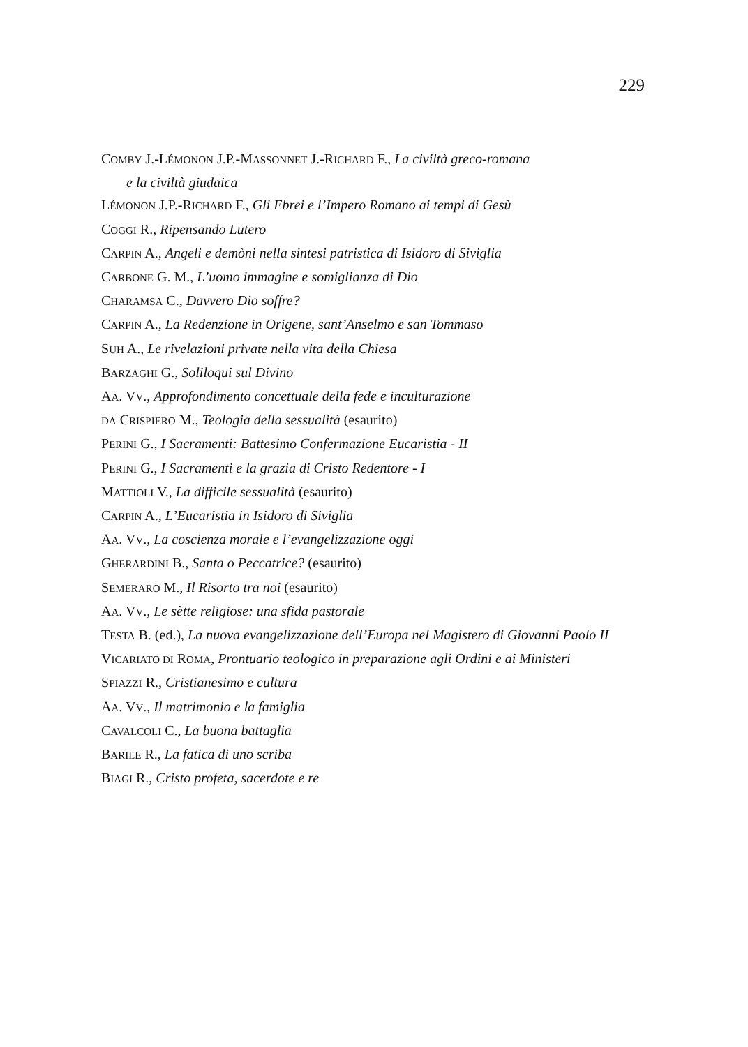229
COMBY J.-LÉMONON J.P.-MASSONNET J.-RICHARD F., La civiltà greco-romana
e la civiltà giudaica
LÉMONON J.P.-RICHARD F., Gli Ebrei e l’Impero Romano ai tempi di Gesù
COGGI R., Ripensando Lutero
CARPIN A., Angeli e demòni nella sintesi patristica di Isidoro di Siviglia
CARBONE G. M., L’uomo immagine e somiglianza di Dio
CHARAMSA C., Davvero Dio soffre?
CARPIN A., La Redenzione in Origene, sant’Anselmo e san Tommaso
SUH A., Le rivelazioni private nella vita della Chiesa
BARZAGHI G., Soliloqui sul Divino
AA. VV., Approfondimento concettuale della fede e inculturazione
DA CRISPIERO M., Teologia della sessualità (esaurito)
PERINI G., I Sacramenti: Battesimo Confermazione Eucaristia - II
PERINI G., I Sacramenti e la grazia di Cristo Redentore - I
MATTIOLI V., La difficile sessualità (esaurito)
CARPIN A., L’Eucaristia in Isidoro di Siviglia
AA. VV., La coscienza morale e l’evangelizzazione oggi
GHERARDINI B., Santa o Peccatrice? (esaurito)
SEMERARO M., Il Risorto tra noi (esaurito)
AA. VV., Le sètte religiose: una sfida pastorale
TESTA B. (ed.), La nuova evangelizzazione dell’Europa nel Magistero di Giovanni Paolo II
VICARIATO DI ROMA, Prontuario teologico in preparazione agli Ordini e ai Ministeri
SPIAZZI R., Cristianesimo e cultura
AA. VV., Il matrimonio e la famiglia
CAVALCOLI C., La buona battaglia
BARILE R., La fatica di uno scriba
BIAGI R., Cristo profeta, sacerdote e re